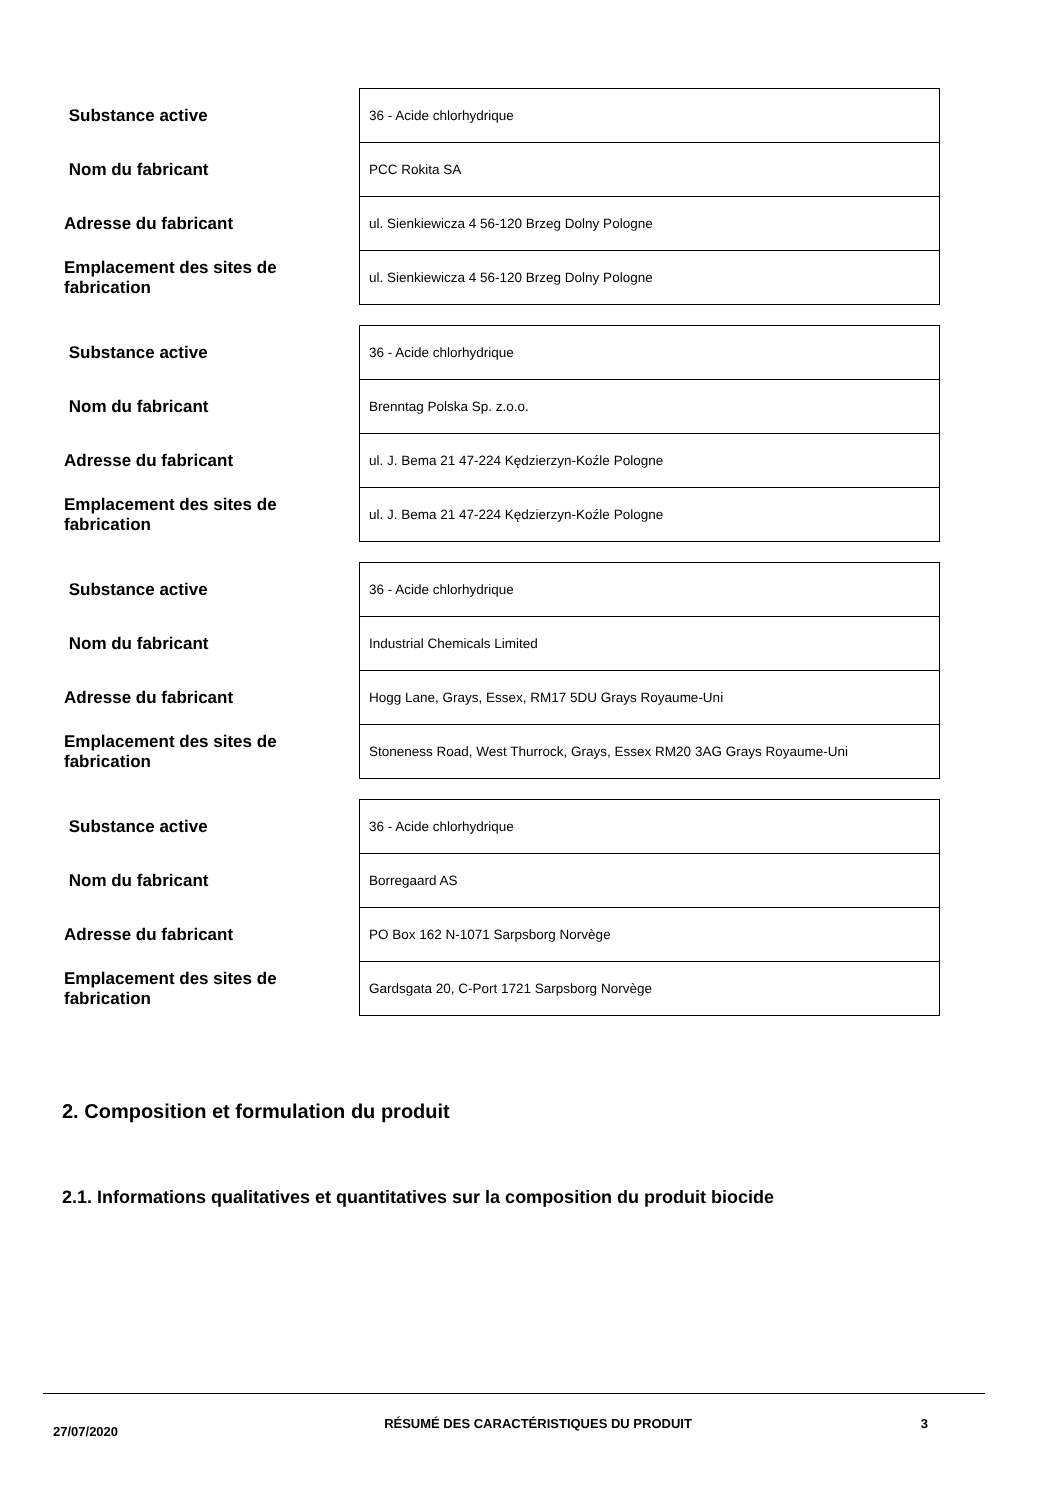| Substance active | 36 - Acide chlorhydrique |
| Nom du fabricant | PCC Rokita SA |
| Adresse du fabricant | ul. Sienkiewicza 4 56-120 Brzeg Dolny Pologne |
| Emplacement des sites de fabrication | ul. Sienkiewicza 4 56-120 Brzeg Dolny Pologne |
| Substance active | 36 - Acide chlorhydrique |
| Nom du fabricant | Brenntag Polska Sp. z.o.o. |
| Adresse du fabricant | ul. J. Bema 21 47-224 Kędzierzyn-Koźle Pologne |
| Emplacement des sites de fabrication | ul. J. Bema 21 47-224 Kędzierzyn-Koźle Pologne |
| Substance active | 36 - Acide chlorhydrique |
| Nom du fabricant | Industrial Chemicals Limited |
| Adresse du fabricant | Hogg Lane, Grays, Essex, RM17 5DU Grays Royaume-Uni |
| Emplacement des sites de fabrication | Stoneness Road, West Thurrock, Grays, Essex RM20 3AG Grays Royaume-Uni |
| Substance active | 36 - Acide chlorhydrique |
| Nom du fabricant | Borregaard AS |
| Adresse du fabricant | PO Box 162 N-1071 Sarpsborg Norvège |
| Emplacement des sites de fabrication | Gardsgata 20, C-Port 1721 Sarpsborg Norvège |
2. Composition et formulation du produit
2.1. Informations qualitatives et quantitatives sur la composition du produit biocide
27/07/2020
RÉSUMÉ DES CARACTÉRISTIQUES DU PRODUIT 3